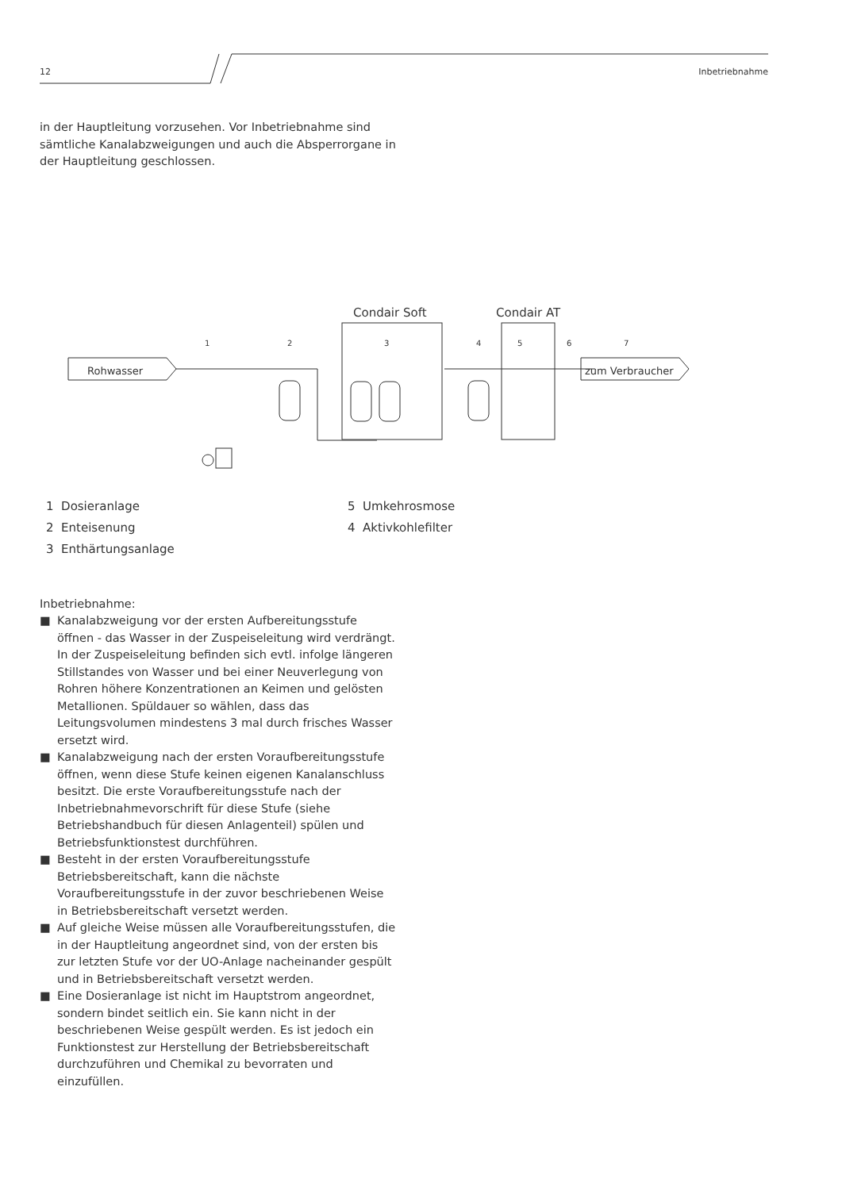12 Inbetriebnahme
in der Hauptleitung vorzusehen. Vor Inbetriebnahme sind sämtliche Kanalabzweigungen und auch die Absperrorgane in der Hauptleitung geschlossen.
Condair Soft
Condair AT
Rohwasser
zum Verbraucher
1
2
3
4
5
6
7
1 Dosieranlage
2 Enteisenung
3 Enthärtungsanlage
5 Umkehrosmose
4 Aktivkohlefilter
Inbetriebnahme:
■ Kanalabzweigung vor der ersten Aufbereitungsstufe öffnen - das Wasser in der Zuspeiseleitung wird verdrängt. In der Zuspeiseleitung befinden sich evtl. infolge längeren Stillstandes von Wasser und bei einer Neuverlegung von Rohren höhere Konzentrationen an Keimen und gelösten Metallionen. Spüldauer so wählen, dass das Leitungsvolumen mindestens 3 mal durch frisches Wasser ersetzt wird.
■ Kanalabzweigung nach der ersten Voraufbereitungsstufe öffnen, wenn diese Stufe keinen eigenen Kanalanschluss besitzt. Die erste Voraufbereitungsstufe nach der Inbetriebnahmevorschrift für diese Stufe (siehe Betriebshandbuch für diesen Anlagenteil) spülen und Betriebsfunktionstest durchführen.
■ Besteht in der ersten Voraufbereitungsstufe Betriebsbereitschaft, kann die nächste Voraufbereitungsstufe in der zuvor beschriebenen Weise in Betriebsbereitschaft versetzt werden.
■ Auf gleiche Weise müssen alle Voraufbereitungsstufen, die in der Hauptleitung angeordnet sind, von der ersten bis zur letzten Stufe vor der UO-Anlage nacheinander gespült und in Betriebsbereitschaft versetzt werden.
■ Eine Dosieranlage ist nicht im Hauptstrom angeordnet, sondern bindet seitlich ein. Sie kann nicht in der beschriebenen Weise gespült werden. Es ist jedoch ein Funktionstest zur Herstellung der Betriebsbereitschaft durchzuführen und Chemikal zu bevorraten und einzufüllen.